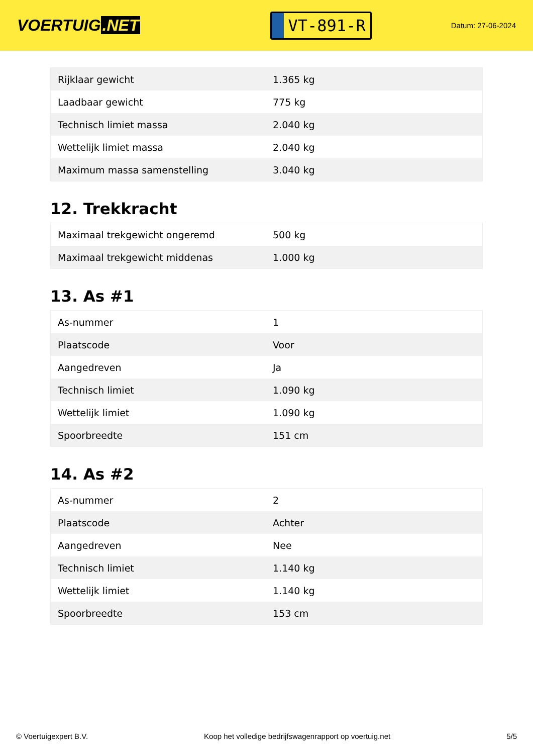VOERTUIG.NET
VT-891-R
Datum: 27-06-2024
| Rijklaar gewicht | 1.365 kg |
| Laadbaar gewicht | 775 kg |
| Technisch limiet massa | 2.040 kg |
| Wettelijk limiet massa | 2.040 kg |
| Maximum massa samenstelling | 3.040 kg |
12. Trekkracht
| Maximaal trekgewicht ongeremd | 500 kg |
| Maximaal trekgewicht middenas | 1.000 kg |
13. As #1
| As-nummer | 1 |
| Plaatscode | Voor |
| Aangedreven | Ja |
| Technisch limiet | 1.090 kg |
| Wettelijk limiet | 1.090 kg |
| Spoorbreedte | 151 cm |
14. As #2
| As-nummer | 2 |
| Plaatscode | Achter |
| Aangedreven | Nee |
| Technisch limiet | 1.140 kg |
| Wettelijk limiet | 1.140 kg |
| Spoorbreedte | 153 cm |
© Voertuigexpert B.V. Koop het volledige bedrijfswagenrapport op voertuig.net 5/5